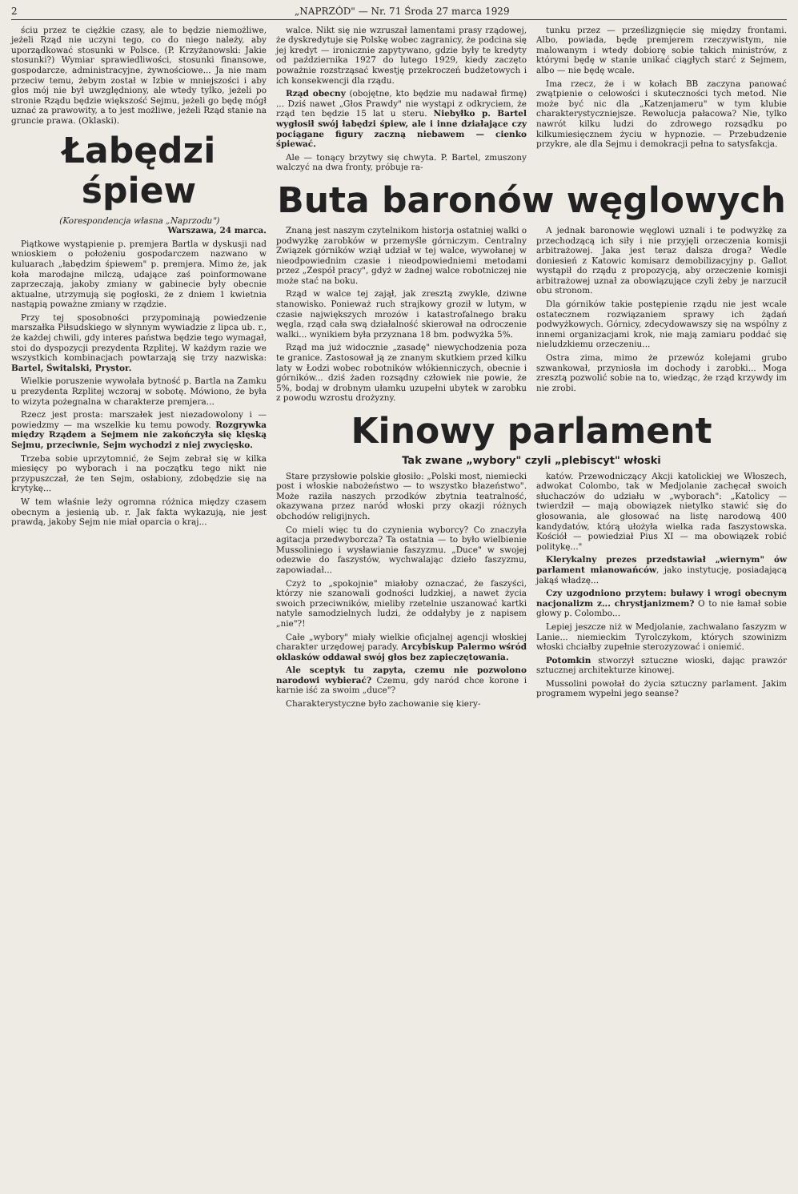2 „NAPRZÓD" — Nr. 71 Środa 27 marca 1929
ściu przez te ciężkie czasy, ale to będzie niemożliwe, jeżeli Rząd nie uczyni tego, co do niego należy, aby uporządkować stosunki w Polsce. (P. Krzyżanowski: Jakie stosunki?) Wymiar sprawiedliwości, stosunki finansowe, gospodarcze, administracyjne, żywnościowe... Ja nie mam przeciw temu, żebym został w Izbie w mniejszości i aby głos mój nie był uwzględniony, ale wtedy tylko, jeżeli po stronie Rządu będzie większość Sejmu, jeżeli go będę mógł uznać za prawowity, a to jest możliwe, jeżeli Rząd stanie na gruncie prawa. (Oklaski).
Łabędzi śpiew
(Korespondencja własna „Naprzodu")
Warszawa, 24 marca.
Piątkowe wystąpienie p. premjera Bartla w dyskusji nad wnioskiem o położeniu gospodarczem nazwano w kuluarach „łabędzim śpiewem" p. premjera. Mimo że, jak koła marodajne milczą, udające zaś poinformowane zaprzeczają, jakoby zmiany w gabinecie były obecnie aktualne, utrzymują się pogłoski, że z dniem 1 kwietnia nastąpią poważne zmiany w rządzie.
Przy tej sposobności przypominają powiedzenie marszałka Piłsudskiego w słynnym wywiadzie z lipca ub. r., że każdej chwili, gdy interes państwa będzie tego wymagał, stoi do dyspozycji prezydenta Rzplitej. W każdym razie we wszystkich kombinacjach powtarzają się trzy nazwiska: Bartel, Świtalski, Prystor.
Wielkie poruszenie wywołała bytność p. Bartla na Zamku u prezydenta Rzplitej wczoraj w sobotę. Mówiono, że była to wizyta pożegnalna w charakterze premjera...
Rzecz jest prosta: marszałek jest niezadowolony i — powiedzmy — ma wszelkie ku temu powody. Rozgrywka między Rządem a Sejmem nie zakończyła się klęską Sejmu, przeciwnie, Sejm wychodzi z niej zwycięsko.
Trzeba sobie uprzytomnić, że Sejm zebrał się w kilka miesięcy po wyborach i na początku tego nikt nie przypuszczał, że ten Sejm, osłabiony, zdobędzie się na krytykę...
W tem właśnie leży ogromna różnica między czasem obecnym a jesienią ub. r. Jak fakta wykazują, nie jest prawdą, jakoby Sejm nie miał oparcia o kraj...
walce. Nikt się nie wzruszał lamentami prasy rządowej, że dyskredytuje się Polskę wobec zagranicy, że podcina się jej kredyt — ironicznie zapytywano, gdzie były te kredyty od października 1927 do lutego 1929, kiedy zaczęto poważnie rozstrząsać kwestję przekroczeń budżetowych i ich konsekwencji dla rządu.
Rząd obecny (obojętne, kto będzie mu nadawał firmę) ... Dziś nawet „Głos Prawdy" nie wystąpi z odkryciem, że rząd ten będzie 15 lat u steru. Niebyłko p. Bartel wygłosił swój łabędzi śpiew, ale i inne działające czy pociągane figury zaczną niebawem — cienko śpiewać.
Ale — tonący brzytwy się chwyta. P. Bartel, zmuszony walczyć na dwa fronty, próbuje ra-
tunku przez — prześlizgnięcie się między frontami. Albo, powiada, będę premjerem rzeczywistym, nie malowanym i wtedy dobiorę sobie takich ministrów, z którymi będę w stanie unikać ciągłych starć z Sejmem, albo — nie będę wcale.
Ima rzecz, że i w kołach BB zaczyna panować zwątpienie o celowości i skuteczności tych metod. Nie może być nic dla „Katzenjameru" w tym klubie charakterystyczniejsze. Rewolucja pałacowa? Nie, tylko nawrót kilku ludzi do zdrowego rozsądku po kilkumiesięcznem życiu w hypnozie. — Przebudzenie przykre, ale dla Sejmu i demokracji pełna to satysfakcja.
Buta baronów węglowych
Znaną jest naszym czytelnikom historja ostatniej walki o podwyżkę zarobków w przemyśle górniczym. Centralny Związek górników wziął udział w tej walce, wywołanej w nieodpowiednim czasie i nieodpowiedniemi metodami przez „Zespół pracy", gdyż w żadnej walce robotniczej nie może stać na boku.
Rząd w walce tej zajął, jak zresztą zwykle, dziwne stanowisko. Ponieważ ruch strajkowy groził w lutym, w czasie największych mrozów i katastrofalnego braku węgla, rząd cała swą działalność skierował na odroczenie walki... wynikiem była przyznana 18 bm. podwyżka 5%.
Rząd ma już widocznie „zasadę" niewychodzenia poza te granice. Zastosował ją ze znanym skutkiem przed kilku laty w Łodzi wobec robotników włókienniczych, obecnie i górników... dziś żaden rozsądny człowiek nie powie, że 5%, bodaj w drobnym ułamku uzupełni ubytek w zarobku z powodu wzrostu drożyzny.
A jednak baronowie węglowi uznali i te podwyżkę za przechodzącą ich siły i nie przyjęli orzeczenia komisji arbitrażowej. Jaka jest teraz dalsza droga? Wedle doniesień z Katowic komisarz demobilizacyjny p. Gallot wystąpił do rządu z propozycją, aby orzeczenie komisji arbitrażowej uznał za obowiązujące czyli żeby je narzucił obu stronom.
Dla górników takie postępienie rządu nie jest wcale ostatecznem rozwiązaniem sprawy ich żądań podwyżkowych. Górnicy, zdecydowawszy się na wspólny z innemi organizacjami krok, nie mają zamiaru poddać się nieludzkiemu orzeczeniu...
Ostra zima, mimo że przewóz kolejami grubo szwankował, przyniosła im dochody i zarobki... Moga zresztą pozwolić sobie na to, wiedząc, że rząd krzywdy im nie zrobi.
Kinowy parlament
Tak zwane „wybory" czyli „plebiscyt" włoski
Stare przysłowie polskie głosiło: „Polski most, niemiecki post i włoskie nabożeństwo — to wszystko błazeństwo". Może raziła naszych przodków zbytnia teatralność, okazywana przez naród włoski przy okazji różnych obchodów religijnych.
Co mieli więc tu do czynienia wyborcy? Co znaczyła agitacja przedwyborcza? Ta ostatnia — to było wielbienie Mussoliniego i wysławianie faszyzmu. „Duce" w swojej odezwie do faszystów, wychwalając dzieło faszyzmu, zapowiadał...
Czyż to „spokojnie" miałoby oznaczać, że faszyści, którzy nie szanowali godności ludzkiej, a nawet życia swoich przeciwników, mieliby rzetelnie uszanować kartki natyle samodzielnych ludzi, że oddałyby je z napisem „nie"?!
Całe „wybory" miały wielkie oficjalnej agencji włoskiej charakter urzędowej parady. Arcybiskup Palermo wśród oklasków oddawał swój głos bez zapieczętowania.
Ale sceptyk tu zapyta, czemu nie pozwolono narodowi wybierać? Czemu, gdy naród chce korone i karnie iść za swoim „duce"?
Charakterystyczne było zachowanie się kiery-
katów. Przewodniczący Akcji katolickiej we Włoszech, adwokat Colombo, tak w Medjolanie zachęcał swoich słuchaczów do udziału w „wyborach": „Katolicy — twierdził — mają obowiązek nietylko stawić się do głosowania, ale głosować na listę narodową 400 kandydatów, którą ułożyła wielka rada faszystowska. Kościół — powiedział Pius XI — ma obowiązek robić politykę..."
Klerykalny prezes przedstawiał „wiernym" ów parlament mianowańców, jako instytucję, posiadającą jakąś władzę...
Czy uzgodniono przytem: buławy i wrogi obecnym nacjonalizm z... chrystjanizmem? O to nie łamał sobie głowy p. Colombo...
Lepiej jeszcze niż w Medjolanie, zachwalano faszyzm w Lanie... niemieckim Tyrolczykom, których szowinizm włoski chciałby zupełnie sterozyzować i oniemić.
Potomkin stworzył sztuczne wioski, dając prawzór sztucznej architekturze kinowej.
Mussolini powołał do życia sztuczny parlament. Jakim programem wypełni jego seanse?